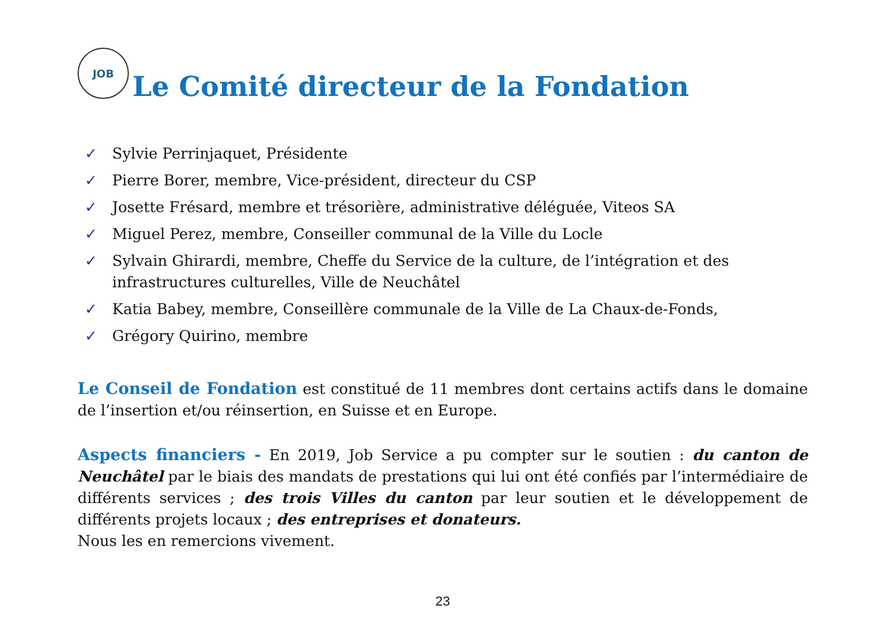JOB Le Comité directeur de la Fondation
✓ Sylvie Perrinjaquet, Présidente
✓ Pierre Borer, membre, Vice-président, directeur du CSP
✓ Josette Frésard, membre et trésorière, administrative déléguée, Viteos SA
✓ Miguel Perez, membre, Conseiller communal de la Ville du Locle
✓ Sylvain Ghirardi, membre, Cheffe du Service de la culture, de l’intégration et des infrastructures culturelles, Ville de Neuchâtel
✓ Katia Babey, membre, Conseillère communale de la Ville de La Chaux-de-Fonds,
✓ Grégory Quirino, membre
Le Conseil de Fondation est constitué de 11 membres dont certains actifs dans le domaine de l’insertion et/ou réinsertion, en Suisse et en Europe.
Aspects financiers - En 2019, Job Service a pu compter sur le soutien : du canton de Neuchâtel par le biais des mandats de prestations qui lui ont été confiés par l’intermédiaire de différents services ; des trois Villes du canton par leur soutien et le développement de différents projets locaux ; des entreprises et donateurs.
Nous les en remercions vivement.
23